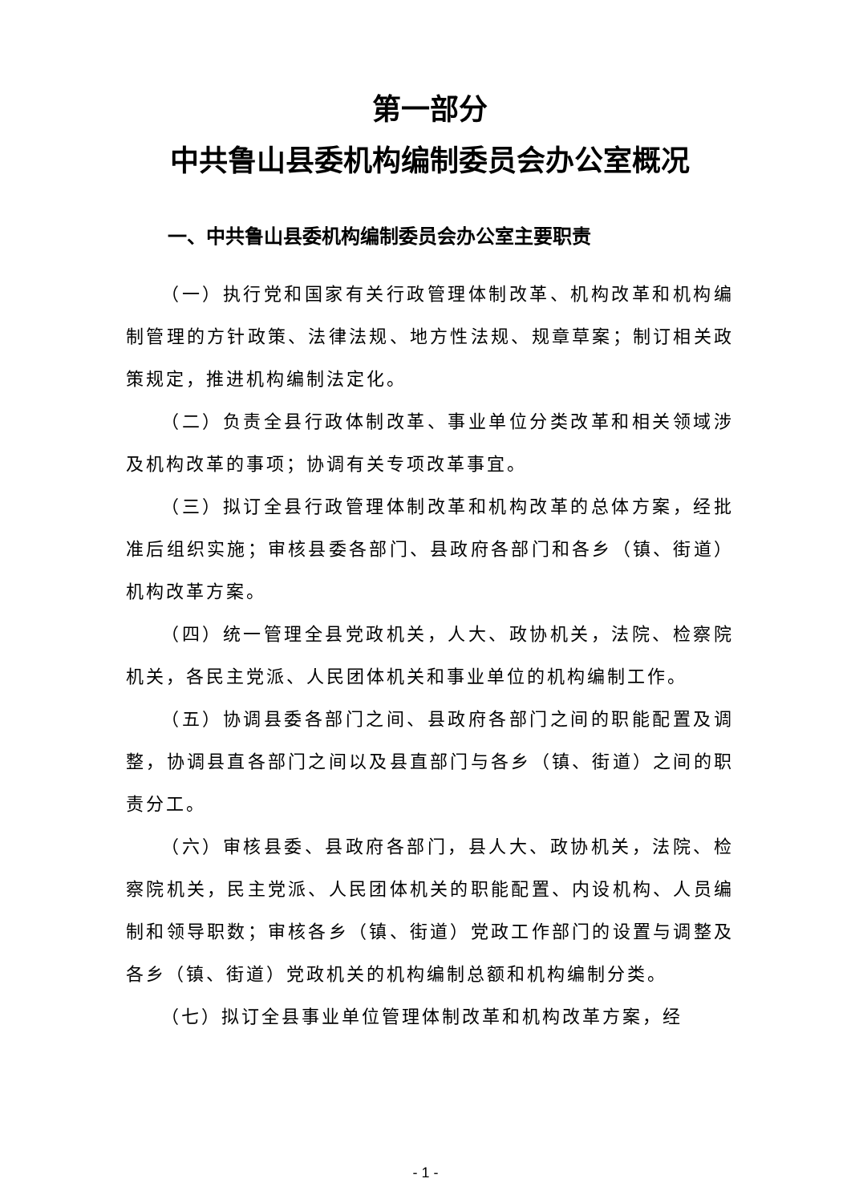第一部分
中共鲁山县委机构编制委员会办公室概况
一、中共鲁山县委机构编制委员会办公室主要职责
（一）执行党和国家有关行政管理体制改革、机构改革和机构编制管理的方针政策、法律法规、地方性法规、规章草案；制订相关政策规定，推进机构编制法定化。
（二）负责全县行政体制改革、事业单位分类改革和相关领域涉及机构改革的事项；协调有关专项改革事宜。
（三）拟订全县行政管理体制改革和机构改革的总体方案，经批准后组织实施；审核县委各部门、县政府各部门和各乡（镇、街道）机构改革方案。
（四）统一管理全县党政机关，人大、政协机关，法院、检察院机关，各民主党派、人民团体机关和事业单位的机构编制工作。
（五）协调县委各部门之间、县政府各部门之间的职能配置及调整，协调县直各部门之间以及县直部门与各乡（镇、街道）之间的职责分工。
（六）审核县委、县政府各部门，县人大、政协机关，法院、检察院机关，民主党派、人民团体机关的职能配置、内设机构、人员编制和领导职数；审核各乡（镇、街道）党政工作部门的设置与调整及各乡（镇、街道）党政机关的机构编制总额和机构编制分类。
（七）拟订全县事业单位管理体制改革和机构改革方案，经
- 1 -